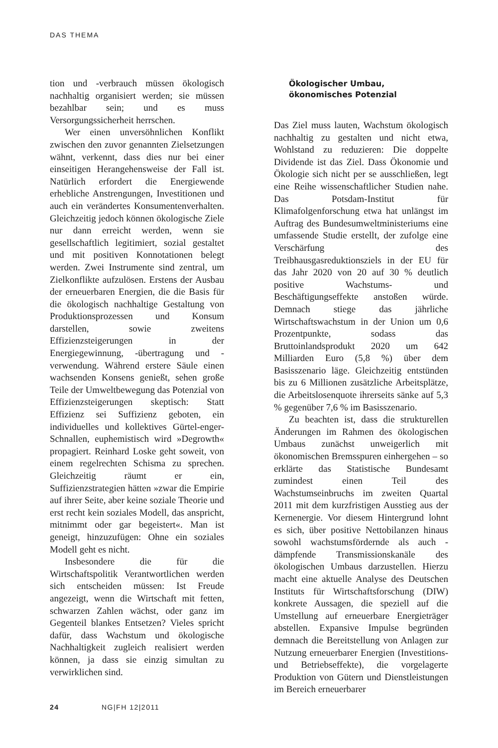DAS THEMA
tion und -verbrauch müssen ökologisch nachhaltig organisiert werden; sie müssen bezahlbar sein; und es muss Versorgungssicherheit herrschen.
Wer einen unversöhnlichen Konflikt zwischen den zuvor genannten Zielsetzungen wähnt, verkennt, dass dies nur bei einer einseitigen Herangehensweise der Fall ist. Natürlich erfordert die Energiewende erhebliche Anstrengungen, Investitionen und auch ein verändertes Konsumentenverhalten. Gleichzeitig jedoch können ökologische Ziele nur dann erreicht werden, wenn sie gesellschaftlich legitimiert, sozial gestaltet und mit positiven Konnotationen belegt werden. Zwei Instrumente sind zentral, um Zielkonflikte aufzulösen. Erstens der Ausbau der erneuerbaren Energien, die die Basis für die ökologisch nachhaltige Gestaltung von Produktionsprozessen und Konsum darstellen, sowie zweitens Effizienzsteigerungen in der Energiegewinnung, -übertragung und -verwendung. Während erstere Säule einen wachsenden Konsens genießt, sehen große Teile der Umweltbewegung das Potenzial von Effizienzsteigerungen skeptisch: Statt Effizienz sei Suffizienz geboten, ein individuelles und kollektives Gürtel-enger-Schnallen, euphemistisch wird »Degrowth« propagiert. Reinhard Loske geht soweit, von einem regelrechten Schisma zu sprechen. Gleichzeitig räumt er ein, Suffizienzstrategien hätten »zwar die Empirie auf ihrer Seite, aber keine soziale Theorie und erst recht kein soziales Modell, das anspricht, mitnimmt oder gar begeistert«. Man ist geneigt, hinzuzufügen: Ohne ein soziales Modell geht es nicht.
Insbesondere die für die Wirtschaftspolitik Verantwortlichen werden sich entscheiden müssen: Ist Freude angezeigt, wenn die Wirtschaft mit fetten, schwarzen Zahlen wächst, oder ganz im Gegenteil blankes Entsetzen? Vieles spricht dafür, dass Wachstum und ökologische Nachhaltigkeit zugleich realisiert werden können, ja dass sie einzig simultan zu verwirklichen sind.
Ökologischer Umbau,
ökonomisches Potenzial
Das Ziel muss lauten, Wachstum ökologisch nachhaltig zu gestalten und nicht etwa, Wohlstand zu reduzieren: Die doppelte Dividende ist das Ziel. Dass Ökonomie und Ökologie sich nicht per se ausschließen, legt eine Reihe wissenschaftlicher Studien nahe. Das Potsdam-Institut für Klimafolgenforschung etwa hat unlängst im Auftrag des Bundesumweltministeriums eine umfassende Studie erstellt, der zufolge eine Verschärfung des Treibhausgasreduktionsziels in der EU für das Jahr 2020 von 20 auf 30 % deutlich positive Wachstums- und Beschäftigungseffekte anstoßen würde. Demnach stiege das jährliche Wirtschaftswachstum in der Union um 0,6 Prozentpunkte, sodass das Bruttoinlandsprodukt 2020 um 642 Milliarden Euro (5,8 %) über dem Basisszenario läge. Gleichzeitig entstünden bis zu 6 Millionen zusätzliche Arbeitsplätze, die Arbeitslosenquote ihrerseits sänke auf 5,3 % gegenüber 7,6 % im Basisszenario.
Zu beachten ist, dass die strukturellen Änderungen im Rahmen des ökologischen Umbaus zunächst unweigerlich mit ökonomischen Bremsspuren einhergehen – so erklärte das Statistische Bundesamt zumindest einen Teil des Wachstumseinbruchs im zweiten Quartal 2011 mit dem kurzfristigen Ausstieg aus der Kernenergie. Vor diesem Hintergrund lohnt es sich, über positive Nettobilanzen hinaus sowohl wachstumsfördernde als auch -dämpfende Transmissionskanäle des ökologischen Umbaus darzustellen. Hierzu macht eine aktuelle Analyse des Deutschen Instituts für Wirtschaftsforschung (DIW) konkrete Aussagen, die speziell auf die Umstellung auf erneuerbare Energieträger abstellen. Expansive Impulse begründen demnach die Bereitstellung von Anlagen zur Nutzung erneuerbarer Energien (Investitions- und Betriebseffekte), die vorgelagerte Produktion von Gütern und Dienstleistungen im Bereich erneuerbarer
24 NG|FH 12|2011